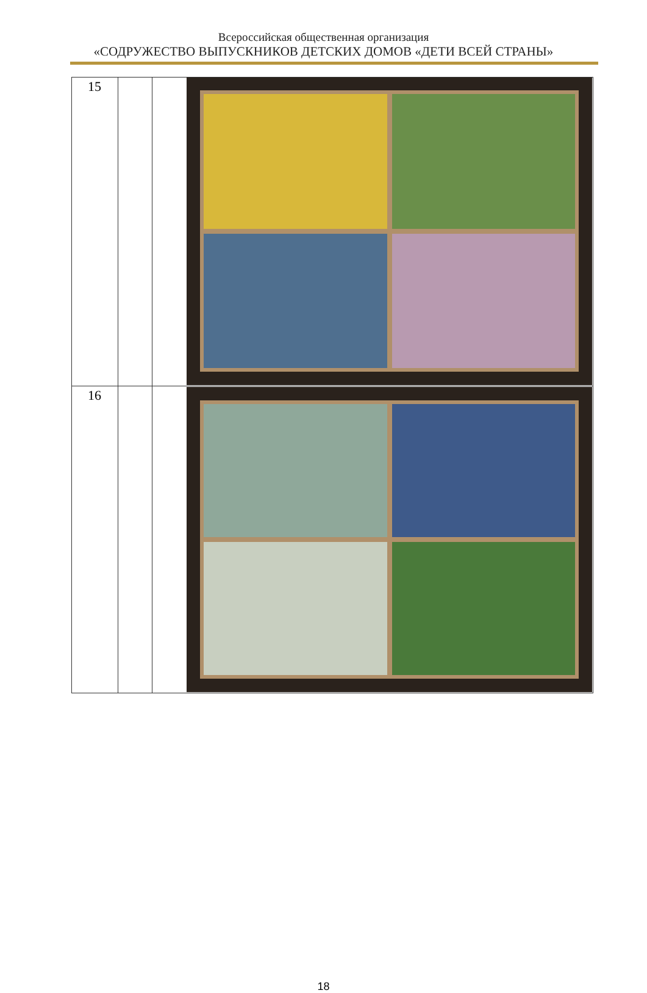Всероссийская общественная организация
«СОДРУЖЕСТВО ВЫПУСКНИКОВ ДЕТСКИХ ДОМОВ «ДЕТИ ВСЕЙ СТРАНЫ»
| 15 | | |
| 16 | | |
18